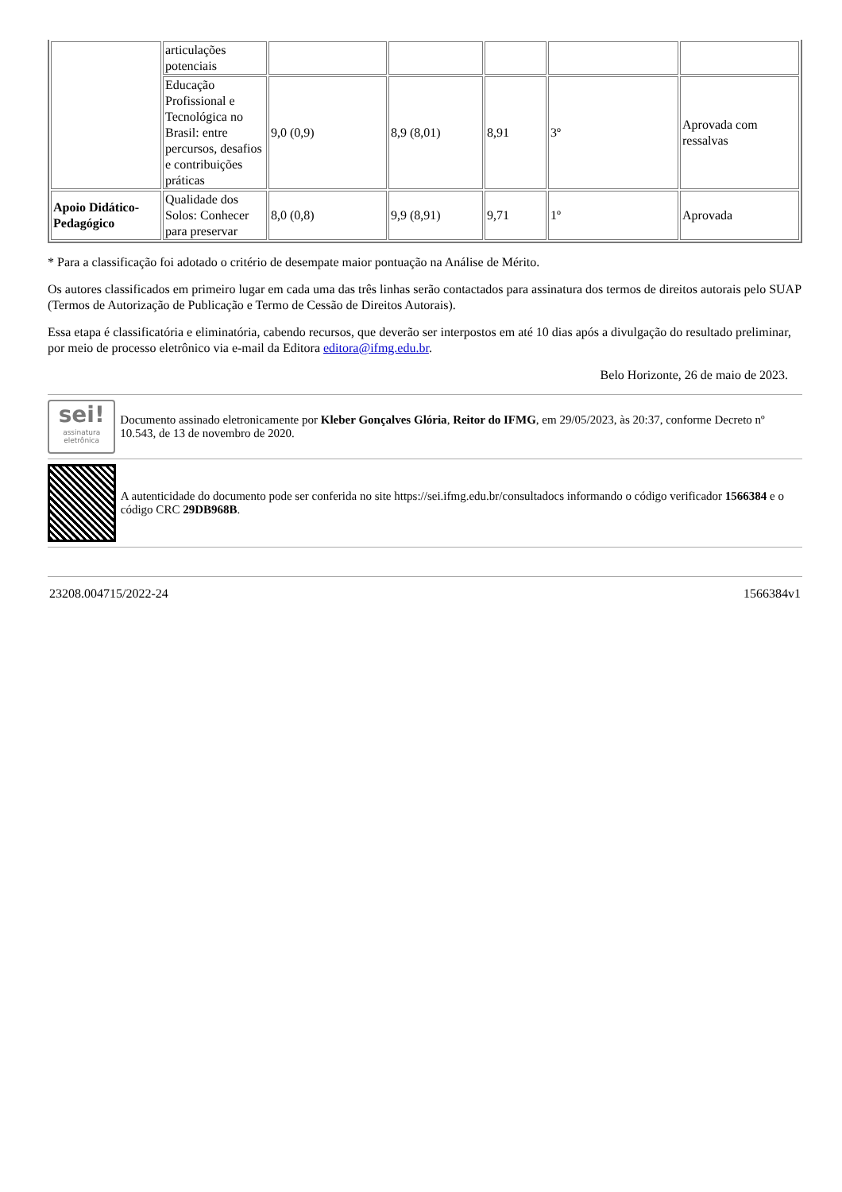| | articulações potenciais | | | | | |
| | Educação Profissional e Tecnológica no Brasil: entre percursos, desafios e contribuições práticas | 9,0 (0,9) | 8,9 (8,01) | 8,91 | 3º | Aprovada com ressalvas |
| Apoio Didático-Pedagógico | Qualidade dos Solos: Conhecer para preservar | 8,0 (0,8) | 9,9 (8,91) | 9,71 | 1º | Aprovada |
* Para a classificação foi adotado o critério de desempate maior pontuação na Análise de Mérito.
Os autores classificados em primeiro lugar em cada uma das três linhas serão contactados para assinatura dos termos de direitos autorais pelo SUAP (Termos de Autorização de Publicação e Termo de Cessão de Direitos Autorais).
Essa etapa é classificatória e eliminatória, cabendo recursos, que deverão ser interpostos em até 10 dias após a divulgação do resultado preliminar, por meio de processo eletrônico via e-mail da Editora editora@ifmg.edu.br.
Belo Horizonte, 26 de maio de 2023.
sei!
assinatura eletrônica
Documento assinado eletronicamente por Kleber Gonçalves Glória, Reitor do IFMG, em 29/05/2023, às 20:37, conforme Decreto nº 10.543, de 13 de novembro de 2020.
A autenticidade do documento pode ser conferida no site https://sei.ifmg.edu.br/consultadocs informando o código verificador 1566384 e o código CRC 29DB968B.
23208.004715/2022-24 1566384v1